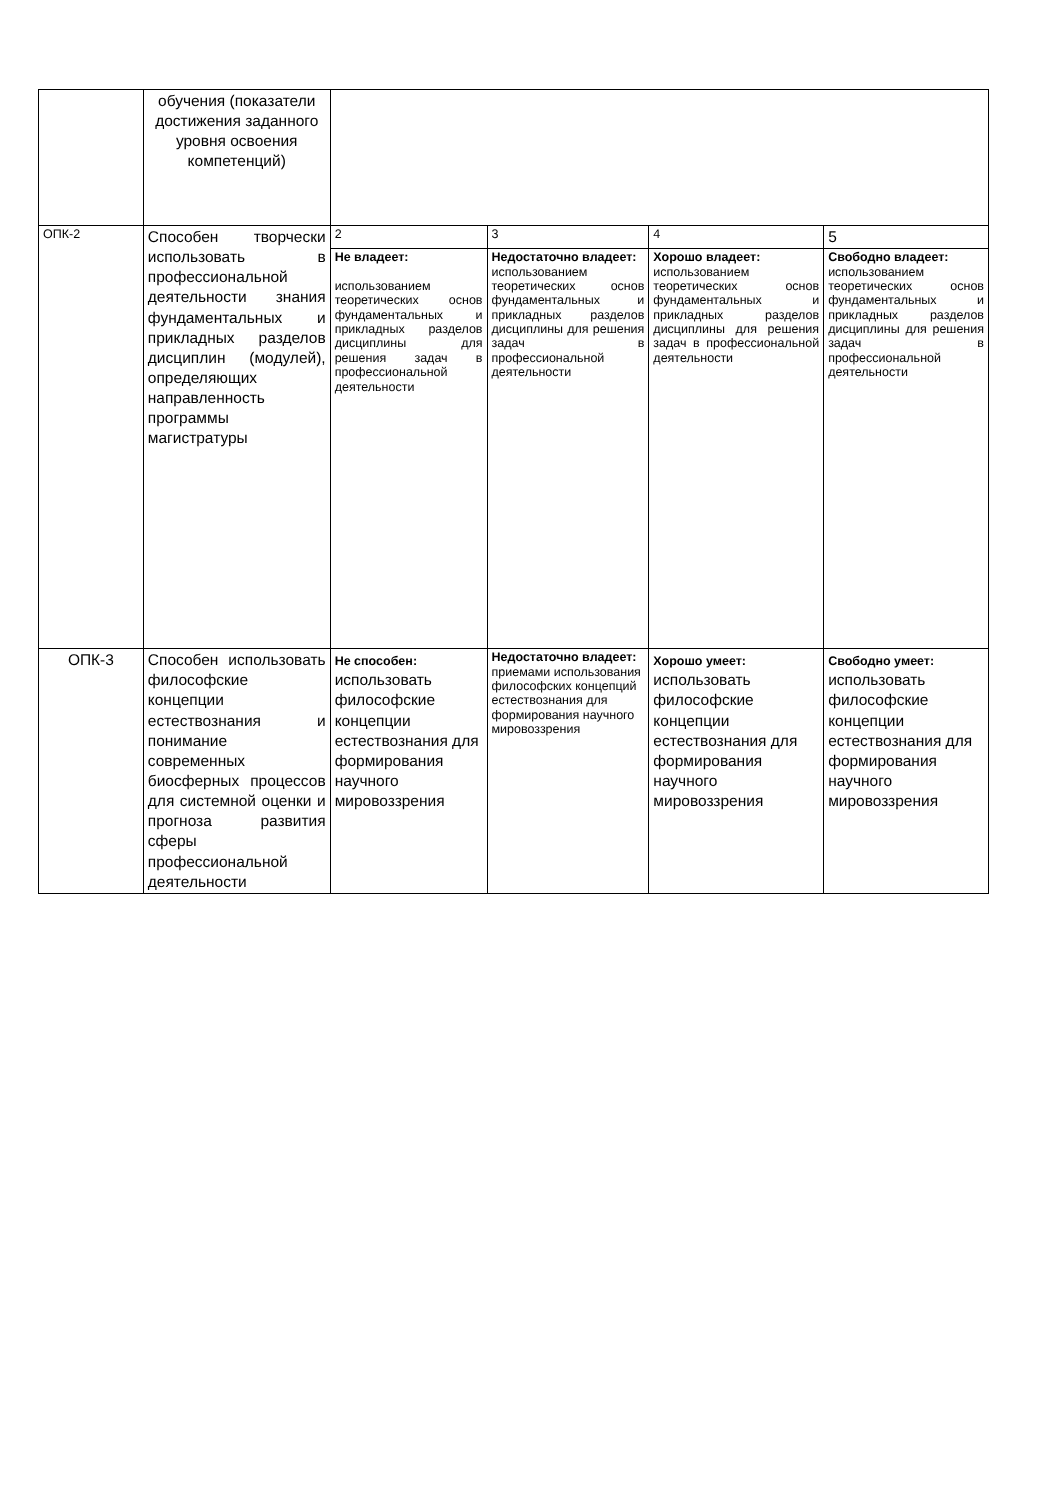| | обучения (показатели достижения заданного уровня освоения компетенций) | | | | |
| ОПК-2 | Способен творчески использовать в профессиональной деятельности знания фундаментальных и прикладных разделов дисциплин (модулей), определяющих направленность программы магистратуры | 2 | 3 | 4 | 5 |
| | | Не владеет: использованием теоретических основ фундаментальных и прикладных разделов дисциплины для решения задач в профессиональной деятельности | Недостаточно владеет: использованием теоретических основ фундаментальных и прикладных разделов дисциплины для решения задач в профессиональной деятельности | Хорошо владеет: использованием теоретических основ фундаментальных и прикладных разделов дисциплины для решения задач в профессиональной деятельности | Свободно владеет: использованием теоретических основ фундаментальных и прикладных разделов дисциплины для решения задач в профессиональной деятельности |
| ОПК-3 | Способен использовать философские концепции естествознания и понимание современных биосферных процессов для системной оценки и прогноза развития сферы профессиональной деятельности | Не способен: использовать философские концепции естествознания для формирования научного мировоззрения | Недостаточно владеет: приемами использования философских концепций естествознания для формирования научного мировоззрения | Хорошо умеет: использовать философские концепции естествознания для формирования научного мировоззрения | Свободно умеет: использовать философские концепции естествознания для формирования научного мировоззрения |